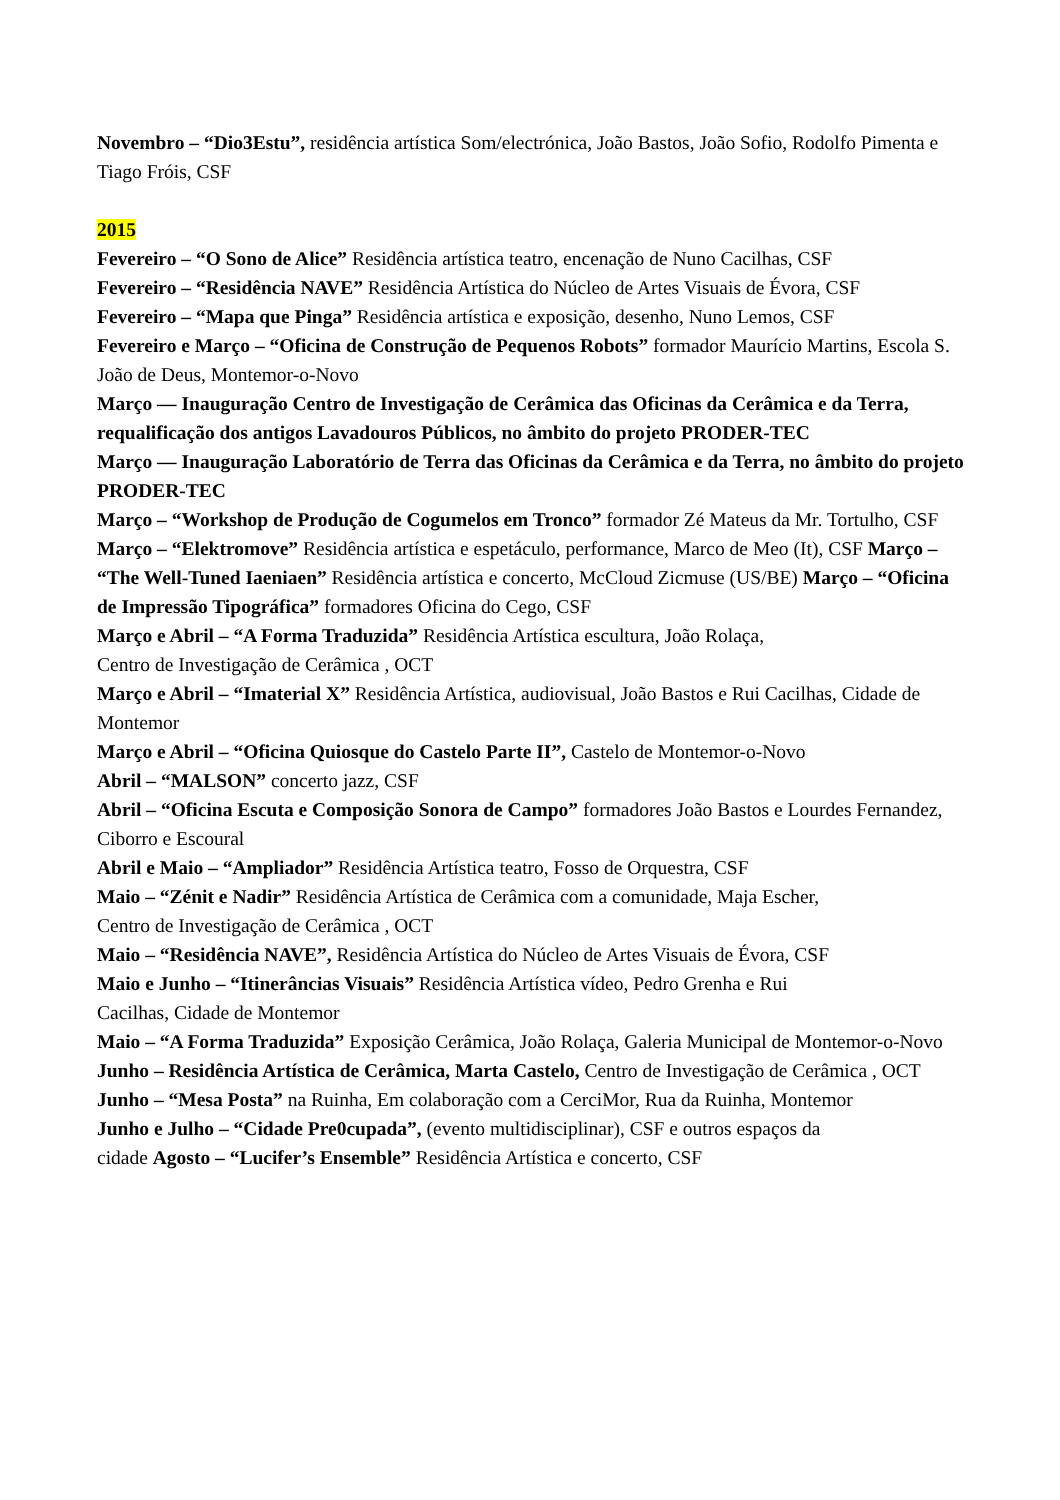Novembro – “Dio3Estu”, residência artística Som/electrónica, João Bastos, João Sofio, Rodolfo Pimenta e Tiago Fróis, CSF
2015
Fevereiro – “O Sono de Alice” Residência artística teatro, encenação de Nuno Cacilhas, CSF
Fevereiro – “Residência NAVE” Residência Artística do Núcleo de Artes Visuais de Évora, CSF
Fevereiro – “Mapa que Pinga” Residência artística e exposição, desenho, Nuno Lemos, CSF
Fevereiro e Março – “Oficina de Construção de Pequenos Robots” formador Maurício Martins, Escola S. João de Deus, Montemor-o-Novo
Março — Inauguração Centro de Investigação de Cerâmica das Oficinas da Cerâmica e da Terra, requalificação dos antigos Lavadouros Públicos, no âmbito do projeto PRODER-TEC
Março — Inauguração Laboratório de Terra das Oficinas da Cerâmica e da Terra, no âmbito do projeto PRODER-TEC
Março – “Workshop de Produção de Cogumelos em Tronco” formador Zé Mateus da Mr. Tortulho, CSF
Março – “Elektromove” Residência artística e espetáculo, performance, Marco de Meo (It), CSF Março – “The Well-Tuned Iaeniaen” Residência artística e concerto, McCloud Zicmuse (US/BE) Março – “Oficina de Impressão Tipográfica” formadores Oficina do Cego, CSF
Março e Abril – “A Forma Traduzida” Residência Artística escultura, João Rolaça,
Centro de Investigação de Cerâmica , OCT
Março e Abril – “Imaterial X” Residência Artística, audiovisual, João Bastos e Rui Cacilhas, Cidade de Montemor
Março e Abril – “Oficina Quiosque do Castelo Parte II”, Castelo de Montemor-o-Novo
Abril – “MALSON” concerto jazz, CSF
Abril – “Oficina Escuta e Composição Sonora de Campo” formadores João Bastos e Lourdes Fernandez, Ciborro e Escoural
Abril e Maio – “Ampliador” Residência Artística teatro, Fosso de Orquestra, CSF
Maio – “Zénit e Nadir” Residência Artística de Cerâmica com a comunidade, Maja Escher,
Centro de Investigação de Cerâmica , OCT
Maio – “Residência NAVE”, Residência Artística do Núcleo de Artes Visuais de Évora, CSF
Maio e Junho – “Itinerâncias Visuais” Residência Artística vídeo, Pedro Grenha e Rui
Cacilhas, Cidade de Montemor
Maio – “A Forma Traduzida” Exposição Cerâmica, João Rolaça, Galeria Municipal de Montemor-o-Novo
Junho – Residência Artística de Cerâmica, Marta Castelo, Centro de Investigação de Cerâmica , OCT
Junho – “Mesa Posta” na Ruinha, Em colaboração com a CerciMor, Rua da Ruinha, Montemor
Junho e Julho – “Cidade Pre0cupada”, (evento multidisciplinar), CSF e outros espaços da
cidade Agosto – “Lucifer’s Ensemble” Residência Artística e concerto, CSF